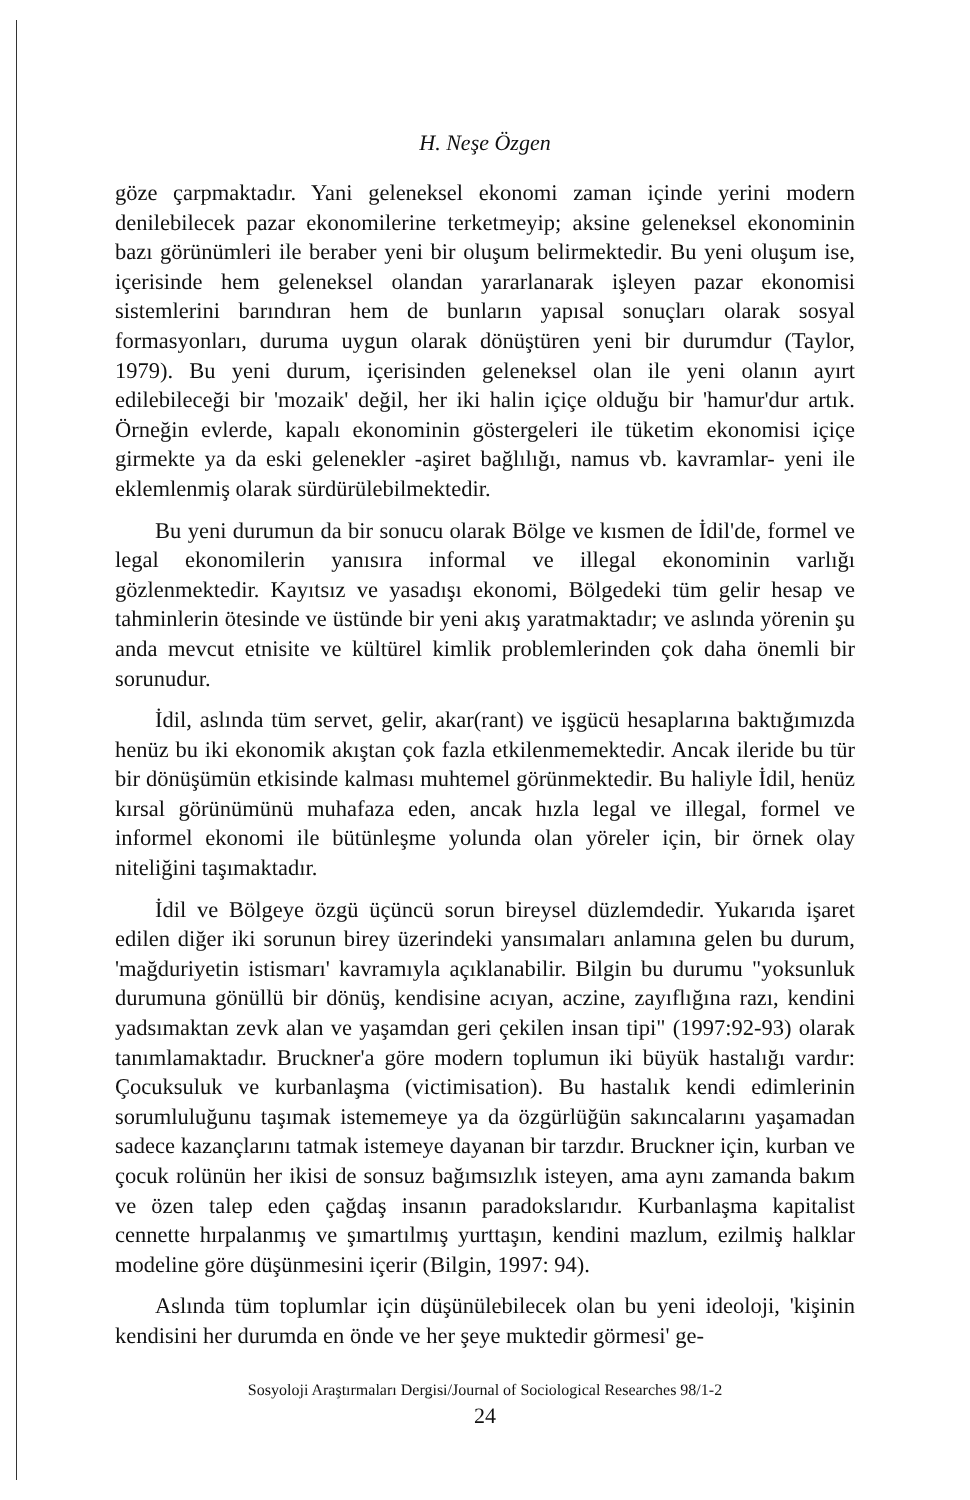H. Neşe Özgen
göze çarpmaktadır. Yani geleneksel ekonomi zaman içinde yerini modern denilebilecek pazar ekonomilerine terketmeyip; aksine geleneksel ekonominin bazı görünümleri ile beraber yeni bir oluşum belirmektedir. Bu yeni oluşum ise, içerisinde hem geleneksel olandan yararlanarak işleyen pazar ekonomisi sistemlerini barındıran hem de bunların yapısal sonuçları olarak sosyal formasyonları, duruma uygun olarak dönüştüren yeni bir durumdur (Taylor, 1979). Bu yeni durum, içerisinden geleneksel olan ile yeni olanın ayırt edilebileceği bir 'mozaik' değil, her iki halin içiçe olduğu bir 'hamur'dur artık. Örneğin evlerde, kapalı ekonominin göstergeleri ile tüketim ekonomisi içiçe girmekte ya da eski gelenekler -aşiret bağlılığı, namus vb. kavramlar- yeni ile eklemlenmiş olarak sürdürülebilmektedir.
Bu yeni durumun da bir sonucu olarak Bölge ve kısmen de İdil'de, formel ve legal ekonomilerin yanısıra informal ve illegal ekonominin varlığı gözlenmektedir. Kayıtsız ve yasadışı ekonomi, Bölgedeki tüm gelir hesap ve tahminlerin ötesinde ve üstünde bir yeni akış yaratmaktadır; ve aslında yörenin şu anda mevcut etnisite ve kültürel kimlik problemlerinden çok daha önemli bir sorunudur.
İdil, aslında tüm servet, gelir, akar(rant) ve işgücü hesaplarına baktığımızda henüz bu iki ekonomik akıştan çok fazla etkilenmemektedir. Ancak ileride bu tür bir dönüşümün etkisinde kalması muhtemel görünmektedir. Bu haliyle İdil, henüz kırsal görünümünü muhafaza eden, ancak hızla legal ve illegal, formel ve informel ekonomi ile bütünleşme yolunda olan yöreler için, bir örnek olay niteliğini taşımaktadır.
İdil ve Bölgeye özgü üçüncü sorun bireysel düzlemdedir. Yukarıda işaret edilen diğer iki sorunun birey üzerindeki yansımaları anlamına gelen bu durum, 'mağduriyetin istismarı' kavramıyla açıklanabilir. Bilgin bu durumu "yoksunluk durumuna gönüllü bir dönüş, kendisine acıyan, aczine, zayıflığına razı, kendini yadsımaktan zevk alan ve yaşamdan geri çekilen insan tipi" (1997:92-93) olarak tanımlamaktadır. Bruckner'a göre modern toplumun iki büyük hastalığı vardır: Çocuksuluk ve kurbanlaşma (victimisation). Bu hastalık kendi edimlerinin sorumluluğunu taşımak istememeye ya da özgürlüğün sakıncalarını yaşamadan sadece kazançlarını tatmak istemeye dayanan bir tarzdır. Bruckner için, kurban ve çocuk rolünün her ikisi de sonsuz bağımsızlık isteyen, ama aynı zamanda bakım ve özen talep eden çağdaş insanın paradokslarıdır. Kurbanlaşma kapitalist cennette hırpalanmış ve şımartılmış yurttaşın, kendini mazlum, ezilmiş halklar modeline göre düşünmesini içerir (Bilgin, 1997: 94).
Aslında tüm toplumlar için düşünülebilecek olan bu yeni ideoloji, 'kişinin kendisini her durumda en önde ve her şeye muktedir görmesi' ge-
Sosyoloji Araştırmaları Dergisi/Journal of Sociological Researches 98/1-2
24